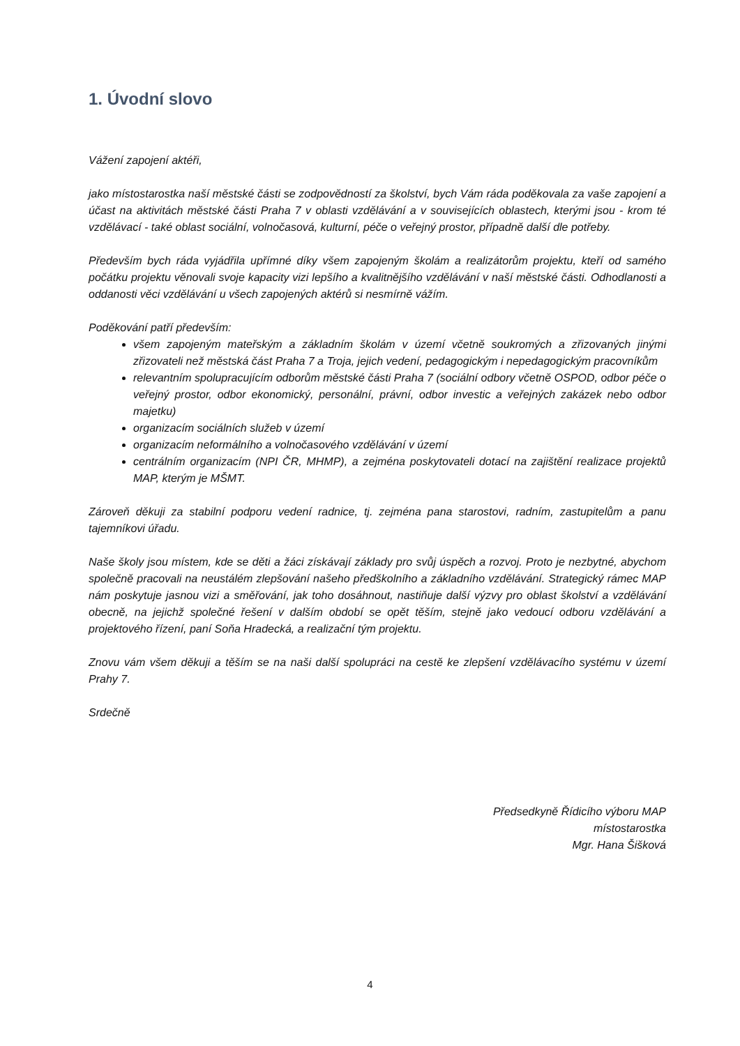1. Úvodní slovo
Vážení zapojení aktéři,
jako místostarostka naší městské části se zodpovědností za školství, bych Vám ráda poděkovala za vaše zapojení a účast na aktivitách městské části Praha 7 v oblasti vzdělávání a v souvisejících oblastech, kterými jsou - krom té vzdělávací - také oblast sociální, volnočasová, kulturní, péče o veřejný prostor, případně další dle potřeby.
Především bych ráda vyjádřila upřímné díky všem zapojeným školám a realizátorům projektu, kteří od samého počátku projektu věnovali svoje kapacity vizi lepšího a kvalitnějšího vzdělávání v naší městské části. Odhodlanosti a oddanosti věci vzdělávání u všech zapojených aktérů si nesmírně vážím.
Poděkování patří především:
všem zapojeným mateřským a základním školám v území včetně soukromých a zřizovaných jinými zřizovateli než městská část Praha 7 a Troja, jejich vedení, pedagogickým i nepedagogickým pracovníkům
relevantním spolupracujícím odborům městské části Praha 7 (sociální odbory včetně OSPOD, odbor péče o veřejný prostor, odbor ekonomický, personální, právní, odbor investic a veřejných zakázek nebo odbor majetku)
organizacím sociálních služeb v území
organizacím neformálního a volnočasového vzdělávání v území
centrálním organizacím (NPI ČR, MHMP), a zejména poskytovateli dotací na zajištění realizace projektů MAP, kterým je MŠMT.
Zároveň děkuji za stabilní podporu vedení radnice, tj. zejména pana starostovi, radním, zastupitelům a panu tajemníkovi úřadu.
Naše školy jsou místem, kde se děti a žáci získávají základy pro svůj úspěch a rozvoj. Proto je nezbytné, abychom společně pracovali na neustálém zlepšování našeho předškolního a základního vzdělávání. Strategický rámec MAP nám poskytuje jasnou vizi a směřování, jak toho dosáhnout, nastiňuje další výzvy pro oblast školství a vzdělávání obecně, na jejichž společné řešení v dalším období se opět těším, stejně jako vedoucí odboru vzdělávání a projektového řízení, paní Soňa Hradecká, a realizační tým projektu.
Znovu vám všem děkuji a těším se na naši další spolupráci na cestě ke zlepšení vzdělávacího systému v území Prahy 7.
Srdečně
Předsedkyně Řídicího výboru MAP
místostarostka
Mgr. Hana Šišková
4